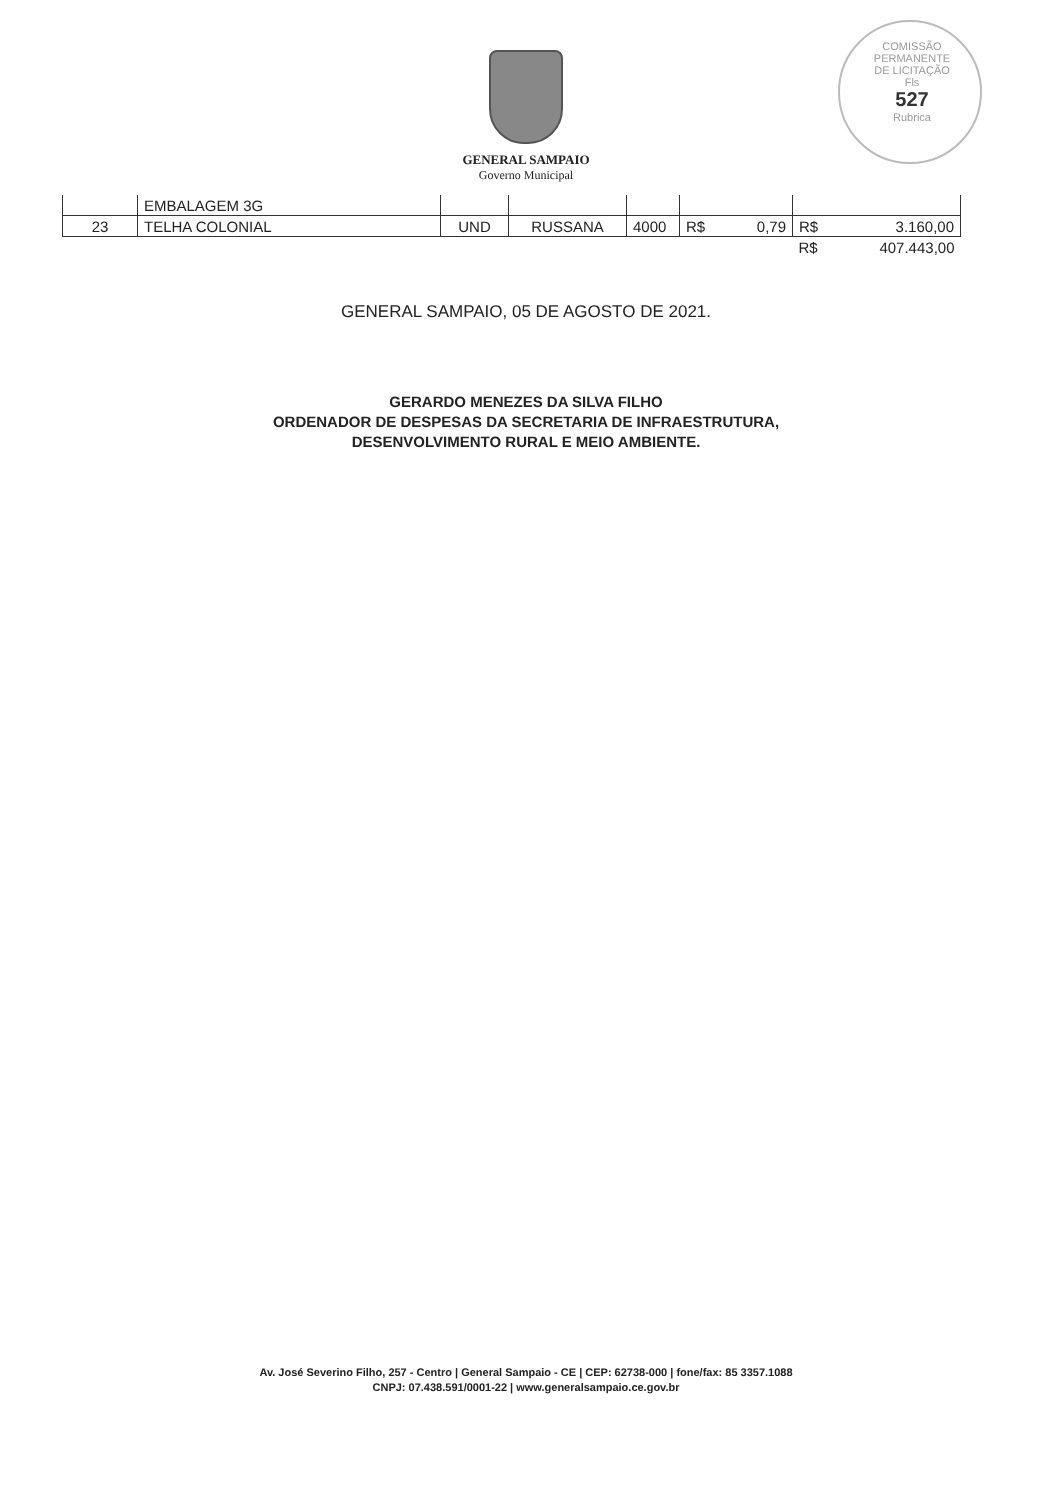COMISSÃO PERMANENTE DE LICITAÇÃO
Fls
527
Rubrica
GENERAL SAMPAIO
Governo Municipal
| | EMBALAGEM 3G | | | | | |
| 23 | TELHA COLONIAL | UND | RUSSANA | 4000 | R$ 0,79 | R$ 3.160,00 |
| | | | | | | R$ 407.443,00 |
GENERAL SAMPAIO, 05 DE AGOSTO DE 2021.
GERARDO MENEZES DA SILVA FILHO
ORDENADOR DE DESPESAS DA SECRETARIA DE INFRAESTRUTURA,
DESENVOLVIMENTO RURAL E MEIO AMBIENTE.
Av. José Severino Filho, 257 - Centro | General Sampaio - CE | CEP: 62738-000 | fone/fax: 85 3357.1088
CNPJ: 07.438.591/0001-22 | www.generalsampaio.ce.gov.br